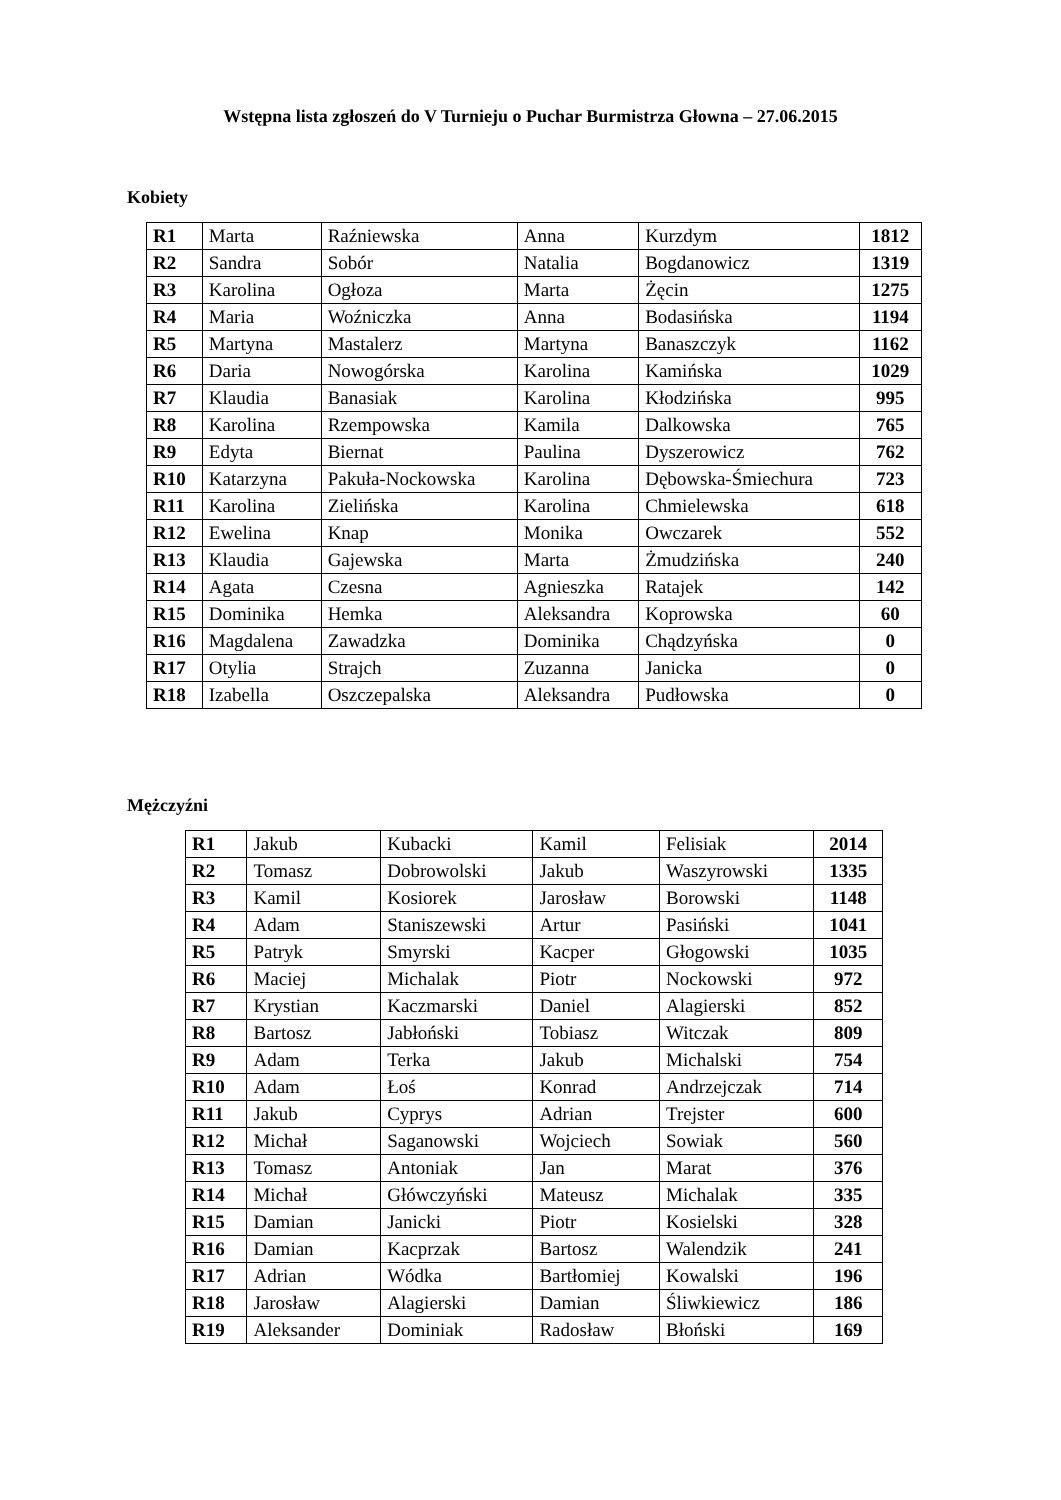Wstępna lista zgłoszeń do V Turnieju o Puchar Burmistrza Głowna – 27.06.2015
Kobiety
| R1 | Marta | Raźniewska | Anna | Kurzdym | 1812 |
| R2 | Sandra | Sobór | Natalia | Bogdanowicz | 1319 |
| R3 | Karolina | Ogłoza | Marta | Żęcin | 1275 |
| R4 | Maria | Woźniczka | Anna | Bodasińska | 1194 |
| R5 | Martyna | Mastalerz | Martyna | Banaszczyk | 1162 |
| R6 | Daria | Nowogórska | Karolina | Kamińska | 1029 |
| R7 | Klaudia | Banasiak | Karolina | Kłodzińska | 995 |
| R8 | Karolina | Rzempowska | Kamila | Dalkowska | 765 |
| R9 | Edyta | Biernat | Paulina | Dyszerowicz | 762 |
| R10 | Katarzyna | Pakuła-Nockowska | Karolina | Dębowska-Śmiechura | 723 |
| R11 | Karolina | Zielińska | Karolina | Chmielewska | 618 |
| R12 | Ewelina | Knap | Monika | Owczarek | 552 |
| R13 | Klaudia | Gajewska | Marta | Żmudzińska | 240 |
| R14 | Agata | Czesna | Agnieszka | Ratajek | 142 |
| R15 | Dominika | Hemka | Aleksandra | Koprowska | 60 |
| R16 | Magdalena | Zawadzka | Dominika | Chądzyńska | 0 |
| R17 | Otylia | Strajch | Zuzanna | Janicka | 0 |
| R18 | Izabella | Oszczepalska | Aleksandra | Pudłowska | 0 |
Mężczyźni
| R1 | Jakub | Kubacki | Kamil | Felisiak | 2014 |
| R2 | Tomasz | Dobrowolski | Jakub | Waszyrowski | 1335 |
| R3 | Kamil | Kosiorek | Jarosław | Borowski | 1148 |
| R4 | Adam | Staniszewski | Artur | Pasiński | 1041 |
| R5 | Patryk | Smyrski | Kacper | Głogowski | 1035 |
| R6 | Maciej | Michalak | Piotr | Nockowski | 972 |
| R7 | Krystian | Kaczmarski | Daniel | Alagierski | 852 |
| R8 | Bartosz | Jabłoński | Tobiasz | Witczak | 809 |
| R9 | Adam | Terka | Jakub | Michalski | 754 |
| R10 | Adam | Łoś | Konrad | Andrzejczak | 714 |
| R11 | Jakub | Cyprys | Adrian | Trejster | 600 |
| R12 | Michał | Saganowski | Wojciech | Sowiak | 560 |
| R13 | Tomasz | Antoniak | Jan | Marat | 376 |
| R14 | Michał | Główczyński | Mateusz | Michalak | 335 |
| R15 | Damian | Janicki | Piotr | Kosielski | 328 |
| R16 | Damian | Kacprzak | Bartosz | Walendzik | 241 |
| R17 | Adrian | Wódka | Bartłomiej | Kowalski | 196 |
| R18 | Jarosław | Alagierski | Damian | Śliwkiewicz | 186 |
| R19 | Aleksander | Dominiak | Radosław | Błoński | 169 |